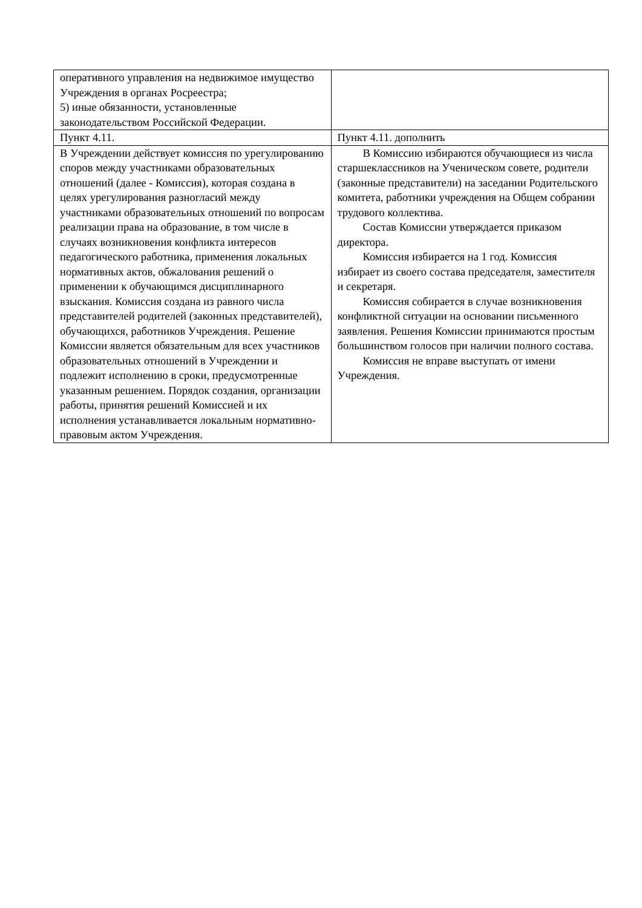| оперативного управления на недвижимое имущество Учреждения в органах Росреестра; 5) иные обязанности, установленные законодательством Российской Федерации. | |
| Пункт 4.11. | Пункт 4.11. дополнить |
| В Учреждении действует комиссия по урегулированию споров между участниками образовательных отношений (далее - Комиссия), которая создана в целях урегулирования разногласий между участниками образовательных отношений по вопросам реализации права на образование, в том числе в случаях возникновения конфликта интересов педагогического работника, применения локальных нормативных актов, обжалования решений о применении к обучающимся дисциплинарного взыскания. Комиссия создана из равного числа представителей родителей (законных представителей), обучающихся, работников Учреждения. Решение Комиссии является обязательным для всех участников образовательных отношений в Учреждении и подлежит исполнению в сроки, предусмотренные указанным решением. Порядок создания, организации работы, принятия решений Комиссией и их исполнения устанавливается локальным нормативно-правовым актом Учреждения. | В Комиссию избираются обучающиеся из числа старшеклассников на Ученическом совете, родители (законные представители) на заседании Родительского комитета, работники учреждения на Общем собрании трудового коллектива. Состав Комиссии утверждается приказом директора. Комиссия избирается на 1 год. Комиссия избирает из своего состава председателя, заместителя и секретаря. Комиссия собирается в случае возникновения конфликтной ситуации на основании письменного заявления. Решения Комиссии принимаются простым большинством голосов при наличии полного состава. Комиссия не вправе выступать от имени Учреждения. |